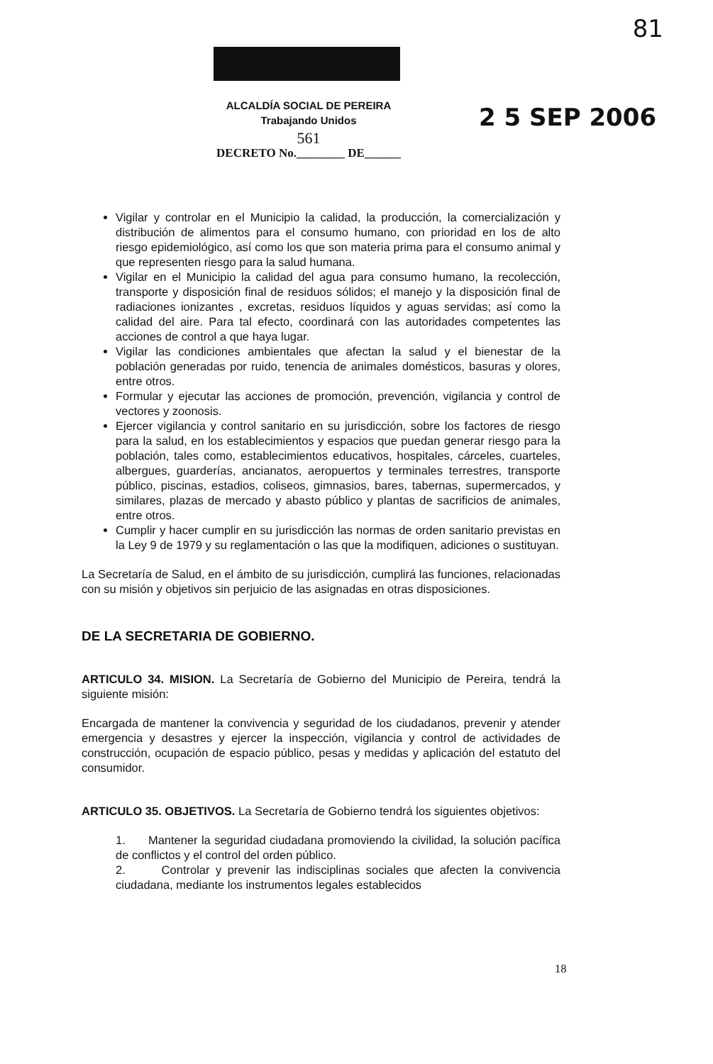81
ALCALDÍA SOCIAL DE PEREIRA
Trabajando Unidos
561
DECRETO No.________ DE______
2 5 SEP 2006
Vigilar y controlar en el Municipio la calidad, la producción, la comercialización y distribución de alimentos para el consumo humano, con prioridad en los de alto riesgo epidemiológico, así como los que son materia prima para el consumo animal y que representen riesgo para la salud humana.
Vigilar en el Municipio la calidad del agua para consumo humano, la recolección, transporte y disposición final de residuos sólidos; el manejo y la disposición final de radiaciones ionizantes , excretas, residuos líquidos y aguas servidas; así como la calidad del aire. Para tal efecto, coordinará con las autoridades competentes las acciones de control a que haya lugar.
Vigilar las condiciones ambientales que afectan la salud y el bienestar de la población generadas por ruido, tenencia de animales domésticos, basuras y olores, entre otros.
Formular y ejecutar las acciones de promoción, prevención, vigilancia y control de vectores y zoonosis.
Ejercer vigilancia y control sanitario en su jurisdicción, sobre los factores de riesgo para la salud, en los establecimientos y espacios que puedan generar riesgo para la población, tales como, establecimientos educativos, hospitales, cárceles, cuarteles, albergues, guarderías, ancianatos, aeropuertos y terminales terrestres, transporte público, piscinas, estadios, coliseos, gimnasios, bares, tabernas, supermercados, y similares, plazas de mercado y abasto público y plantas de sacrificios de animales, entre otros.
Cumplir y hacer cumplir en su jurisdicción las normas de orden sanitario previstas en la Ley 9 de 1979 y su reglamentación o las que la modifiquen, adiciones o sustituyan.
La Secretaría de Salud, en el ámbito de su jurisdicción, cumplirá las funciones, relacionadas con su misión y objetivos sin perjuicio de las asignadas en otras disposiciones.
DE LA SECRETARIA DE GOBIERNO.
ARTICULO 34. MISION. La Secretaría de Gobierno del Municipio de Pereira, tendrá la siguiente misión:
Encargada de mantener la convivencia y seguridad de los ciudadanos, prevenir y atender emergencia y desastres y ejercer la inspección, vigilancia y control de actividades de construcción, ocupación de espacio público, pesas y medidas y aplicación del estatuto del consumidor.
ARTICULO 35. OBJETIVOS. La Secretaría de Gobierno tendrá los siguientes objetivos:
1. Mantener la seguridad ciudadana promoviendo la civilidad, la solución pacífica de conflictos y el control del orden público.
2. Controlar y prevenir las indisciplinas sociales que afecten la convivencia ciudadana, mediante los instrumentos legales establecidos
18